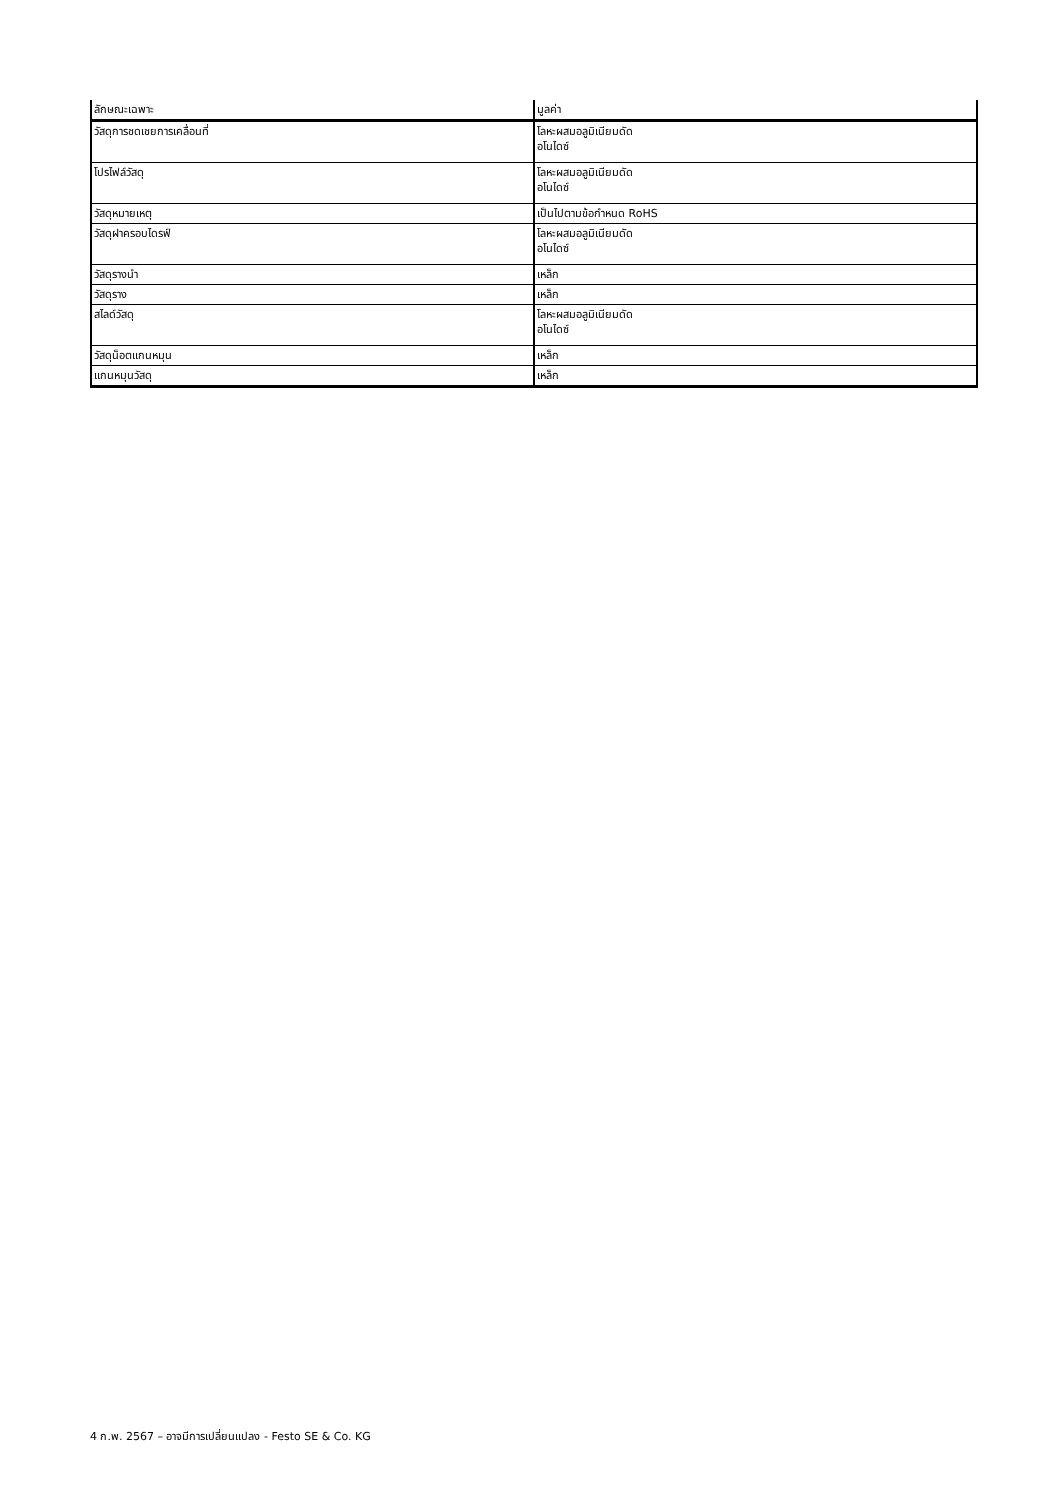| ลักษณะเฉพาะ | มูลค่า |
| --- | --- |
| วัสดุการชดเชยการเคลื่อนที่ | โลหะผสมอลูมิเนียมดัด อโนไดซ์ |
| โปรไฟล์วัสดุ | โลหะผสมอลูมิเนียมดัด อโนไดซ์ |
| วัสดุหมายเหตุ | เป็นไปตามข้อกำหนด RoHS |
| วัสดุฝาครอบไดรฟ์ | โลหะผสมอลูมิเนียมดัด อโนไดซ์ |
| วัสดุรางนำ | เหล็ก |
| วัสดุราง | เหล็ก |
| สไลด์วัสดุ | โลหะผสมอลูมิเนียมดัด อโนไดซ์ |
| วัสดุน็อตแกนหมุน | เหล็ก |
| แกนหมุนวัสดุ | เหล็ก |
4 ก.พ. 2567 – อาจมีการเปลี่ยนแปลง - Festo SE & Co. KG